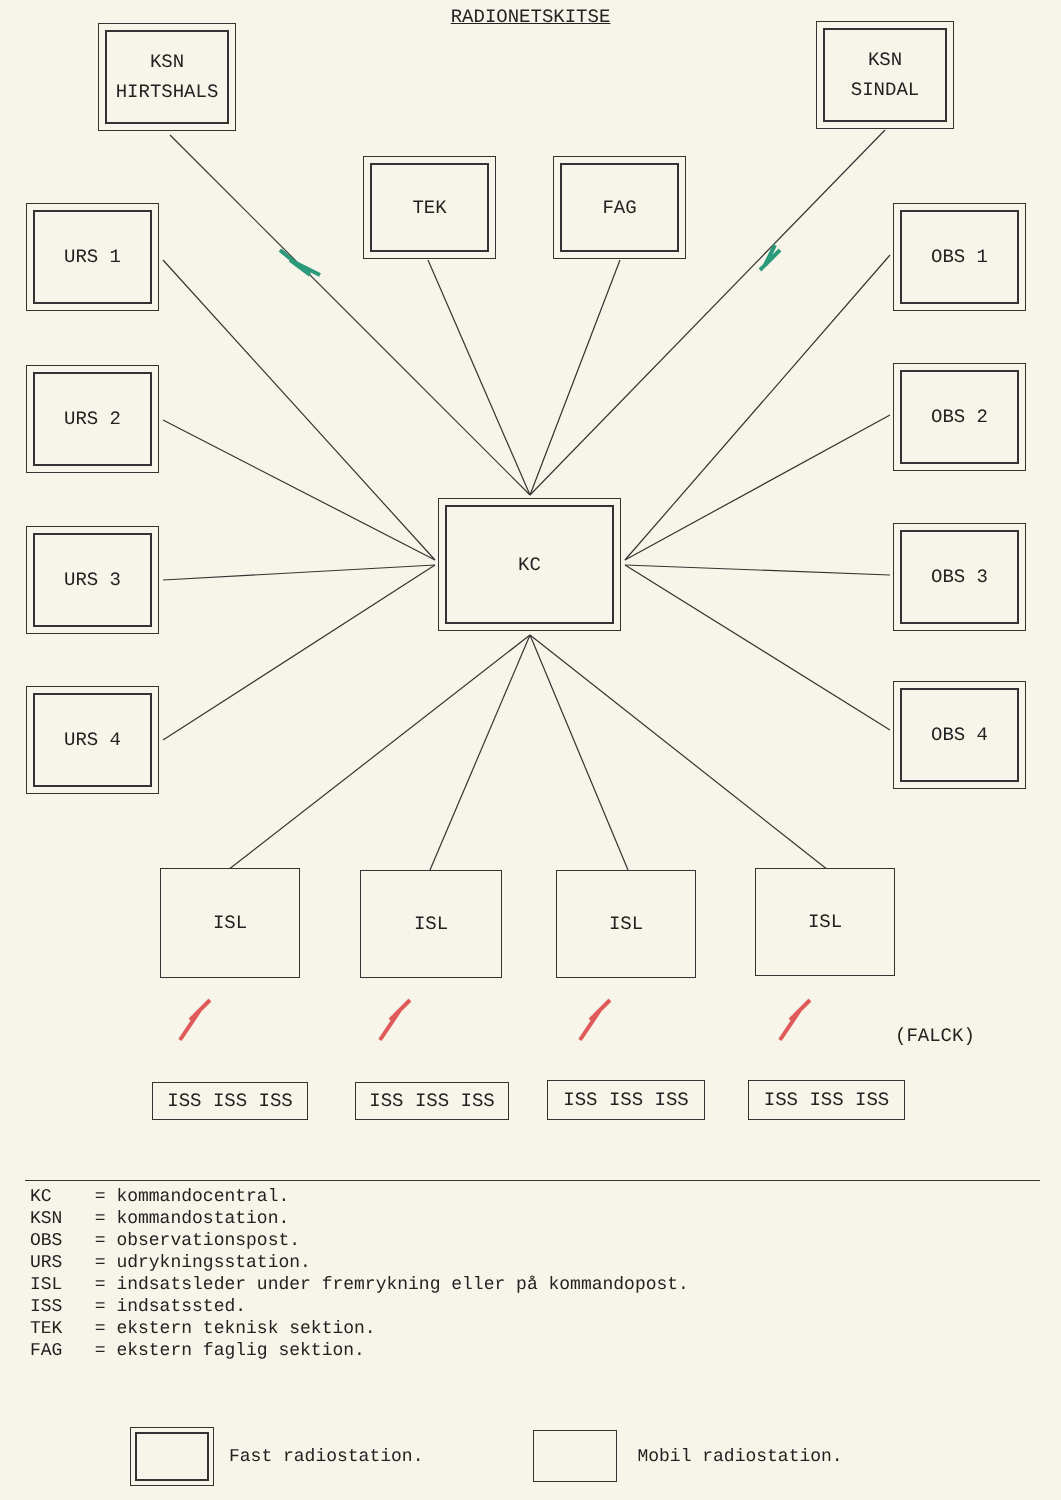RADIONETSKITSE
KSN
HIRTSHALS
KSN
SINDAL
TEK FAG
URS 1
URS 2
URS 3
URS 4
OBS 1
OBS 2
OBS 3
OBS 4
KC
ISL ISL ISL ISL
ISS ISS ISS ISS ISS ISS ISS ISS ISS ISS ISS ISS
(FALCK)
KC = kommandocentral. KSN = kommandostation. OBS = observationspost. URS = udrykningsstation. ISL = indsatsleder under fremrykning eller på kommandopost. ISS = indsatssted. TEK = ekstern teknisk sektion. FAG = ekstern faglig sektion.
Fast radiostation. Mobil radiostation.